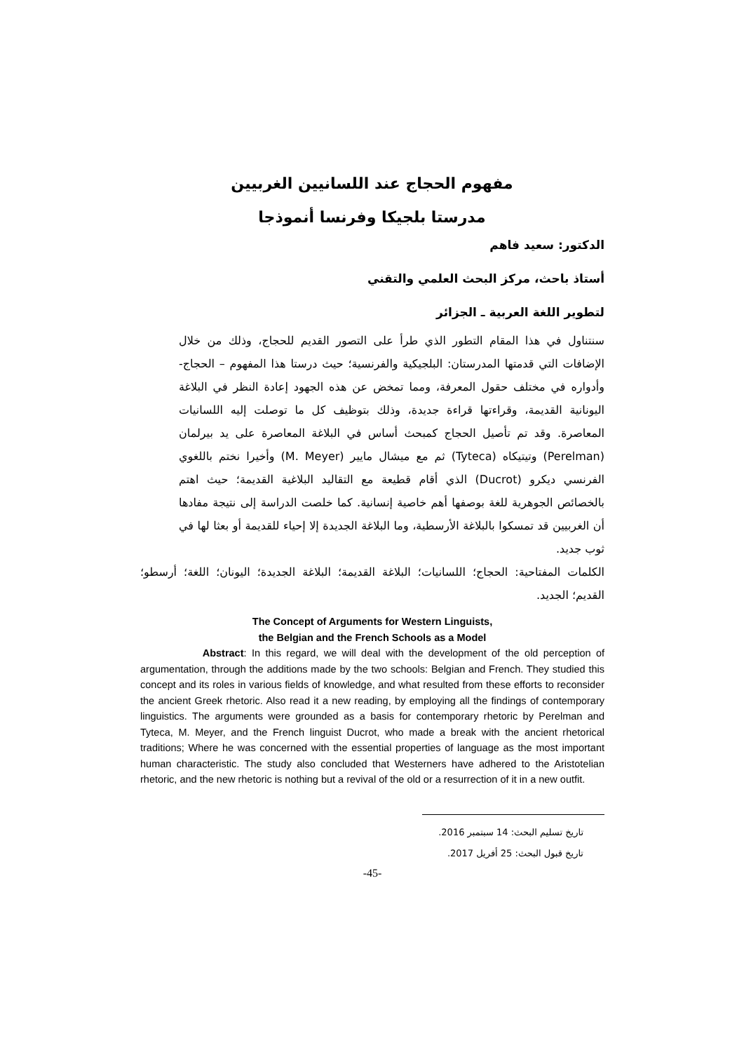مفهوم الحجاج عند اللسانيين الغربيين
مدرستا بلجيكا وفرنسا أنموذجا
الدكتور: سعيد فاهم
أستاذ باحث، مركز البحث العلمي والتقني
لتطوير اللغة العربية ـ الجزائر
سنتناول في هذا المقام التطور الذي طرأ على التصور القديم للحجاج، وذلك من خلال الإضافات التي قدمتها المدرستان: البلجيكية والفرنسية؛ حيث درستا هذا المفهوم – الحجاج- وأدواره في مختلف حقول المعرفة، ومما تمخض عن هذه الجهود إعادة النظر في البلاغة اليونانية القديمة، وقراءتها قراءة جديدة، وذلك بتوظيف كل ما توصلت إليه اللسانيات المعاصرة. وقد تم تأصيل الحجاج كمبحث أساس في البلاغة المعاصرة على يد بيرلمان (Perelman) وتيتيكاه (Tyteca) ثم مع ميشال مايير (M. Meyer) وأخيرا نختم باللغوي الفرنسي ديكرو (Ducrot) الذي أقام قطيعة مع التقاليد البلاغية القديمة؛ حيث اهتم بالخصائص الجوهرية للغة بوصفها أهم خاصية إنسانية. كما خلصت الدراسة إلى نتيجة مفادها أن الغربيين قد تمسكوا بالبلاغة الأرسطية، وما البلاغة الجديدة إلا إحياء للقديمة أو بعثا لها في ثوب جديد.
الكلمات المفتاحية: الحجاج؛ اللسانيات؛ البلاغة القديمة؛ البلاغة الجديدة؛ اليونان؛ اللغة؛ أرسطو؛ القديم؛ الجديد.
The Concept of Arguments for Western Linguists,
the Belgian and the French Schools as a Model
Abstract: In this regard, we will deal with the development of the old perception of argumentation, through the additions made by the two schools: Belgian and French. They studied this concept and its roles in various fields of knowledge, and what resulted from these efforts to reconsider the ancient Greek rhetoric. Also read it a new reading, by employing all the findings of contemporary linguistics. The arguments were grounded as a basis for contemporary rhetoric by Perelman and Tyteca, M. Meyer, and the French linguist Ducrot, who made a break with the ancient rhetorical traditions; Where he was concerned with the essential properties of language as the most important human characteristic. The study also concluded that Westerners have adhered to the Aristotelian rhetoric, and the new rhetoric is nothing but a revival of the old or a resurrection of it in a new outfit.
تاريخ تسليم البحث: 14 سبتمبر 2016.
تاريخ قبول البحث: 25 أفريل 2017.
-45-